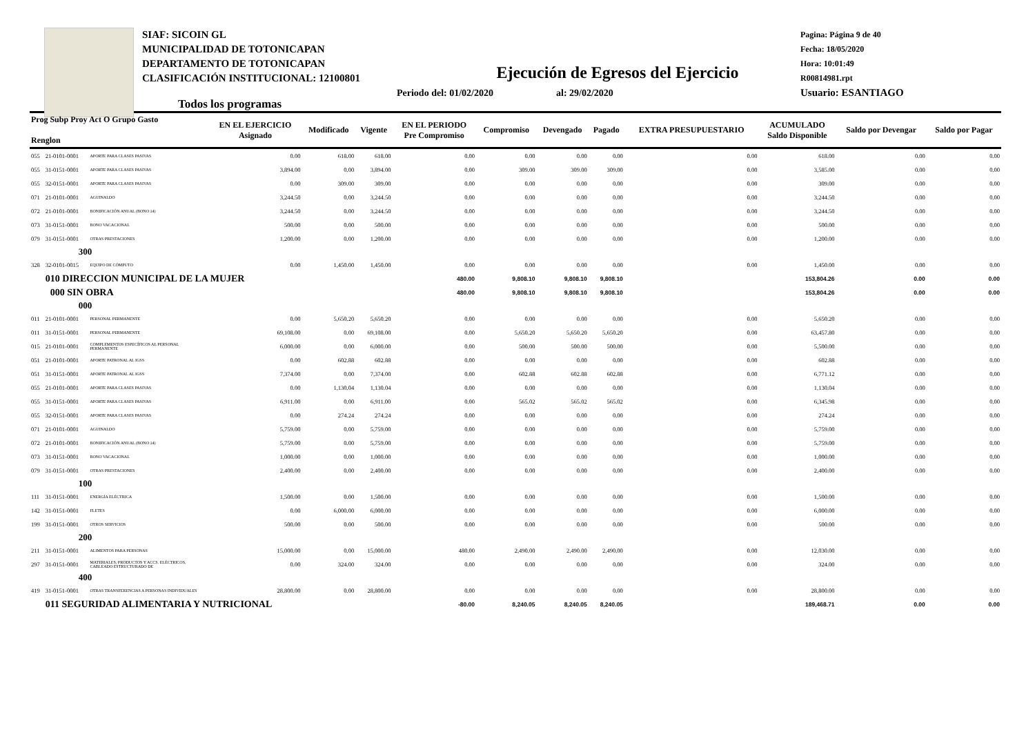SIAF: SICOIN GL
MUNICIPALIDAD DE TOTONICAPAN
DEPARTAMENTO DE TOTONICAPAN
CLASIFICACIÓN INSTITUCIONAL: 12100801
Pagina: Página 9 de 40
Fecha: 18/05/2020
Hora: 10:01:49
R00814981.rpt
Usuario: ESANTIAGO
Ejecución de Egresos del Ejercicio
Periodo del: 01/02/2020 al: 29/02/2020
Todos los programas
| Prog Subp Proy Act O Grupo Gasto Renglon | | | EN EL EJERCICIO Asignado | Modificado | Vigente | EN EL PERIODO Pre Compromiso | Compromiso | Devengado | Pagado | EXTRA PRESUPUESTARIO | ACUMULADO Saldo Disponible | Saldo por Devengar | Saldo por Pagar |
| --- | --- | --- | --- | --- | --- | --- | --- | --- | --- | --- | --- | --- | --- |
| 055 | 21-0101-0001 | APORTE PARA CLASES PASIVAS | 0.00 | 618.00 | 618.00 | 0.00 | 0.00 | 0.00 | 0.00 | 0.00 | 618.00 | 0.00 | 0.00 |
| 055 | 31-0151-0001 | APORTE PARA CLASES PASIVAS | 3,894.00 | 0.00 | 3,894.00 | 0.00 | 309.00 | 309.00 | 309.00 | 0.00 | 3,585.00 | 0.00 | 0.00 |
| 055 | 32-0151-0001 | APORTE PARA CLASES PASIVAS | 0.00 | 309.00 | 309.00 | 0.00 | 0.00 | 0.00 | 0.00 | 0.00 | 309.00 | 0.00 | 0.00 |
| 071 | 21-0101-0001 | AGUINALDO | 3,244.50 | 0.00 | 3,244.50 | 0.00 | 0.00 | 0.00 | 0.00 | 0.00 | 3,244.50 | 0.00 | 0.00 |
| 072 | 21-0101-0001 | BONIFICACIÓN ANUAL (BONO 14) | 3,244.50 | 0.00 | 3,244.50 | 0.00 | 0.00 | 0.00 | 0.00 | 0.00 | 3,244.50 | 0.00 | 0.00 |
| 073 | 31-0151-0001 | BONO VACACIONAL | 500.00 | 0.00 | 500.00 | 0.00 | 0.00 | 0.00 | 0.00 | 0.00 | 500.00 | 0.00 | 0.00 |
| 079 | 31-0151-0001 | OTRAS PRESTACIONES | 1,200.00 | 0.00 | 1,200.00 | 0.00 | 0.00 | 0.00 | 0.00 | 0.00 | 1,200.00 | 0.00 | 0.00 |
| | 300 | | | | | | | | | | | | |
| 328 | 32-0101-0015 | EQUIPO DE CÓMPUTO | 0.00 | 1,450.00 | 1,450.00 | 0.00 | 0.00 | 0.00 | 0.00 | 0.00 | 1,450.00 | 0.00 | 0.00 |
| | 010 DIRECCION MUNICIPAL DE LA MUJER | | | | | 480.00 | 9,808.10 | 9,808.10 | 9,808.10 | | 153,804.26 | 0.00 | 0.00 |
| | 000 SIN OBRA | | | | | 480.00 | 9,808.10 | 9,808.10 | 9,808.10 | | 153,804.26 | 0.00 | 0.00 |
| | 000 | | | | | | | | | | | | |
| 011 | 21-0101-0001 | PERSONAL PERMANENTE | 0.00 | 5,650.20 | 5,650.20 | 0.00 | 0.00 | 0.00 | 0.00 | 0.00 | 5,650.20 | 0.00 | 0.00 |
| 011 | 31-0151-0001 | PERSONAL PERMANENTE | 69,108.00 | 0.00 | 69,108.00 | 0.00 | 5,650.20 | 5,650.20 | 5,650.20 | 0.00 | 63,457.80 | 0.00 | 0.00 |
| 015 | 21-0101-0001 | COMPLEMENTOS ESPECÍFICOS AL PERSONAL PERMANENTE | 6,000.00 | 0.00 | 6,000.00 | 0.00 | 500.00 | 500.00 | 500.00 | 0.00 | 5,500.00 | 0.00 | 0.00 |
| 051 | 21-0101-0001 | APORTE PATRONAL AL IGSS | 0.00 | 602.88 | 602.88 | 0.00 | 0.00 | 0.00 | 0.00 | 0.00 | 602.88 | 0.00 | 0.00 |
| 051 | 31-0151-0001 | APORTE PATRONAL AL IGSS | 7,374.00 | 0.00 | 7,374.00 | 0.00 | 602.88 | 602.88 | 602.88 | 0.00 | 6,771.12 | 0.00 | 0.00 |
| 055 | 21-0101-0001 | APORTE PARA CLASES PASIVAS | 0.00 | 1,130.04 | 1,130.04 | 0.00 | 0.00 | 0.00 | 0.00 | 0.00 | 1,130.04 | 0.00 | 0.00 |
| 055 | 31-0151-0001 | APORTE PARA CLASES PASIVAS | 6,911.00 | 0.00 | 6,911.00 | 0.00 | 565.02 | 565.02 | 565.02 | 0.00 | 6,345.98 | 0.00 | 0.00 |
| 055 | 32-0151-0001 | APORTE PARA CLASES PASIVAS | 0.00 | 274.24 | 274.24 | 0.00 | 0.00 | 0.00 | 0.00 | 0.00 | 274.24 | 0.00 | 0.00 |
| 071 | 21-0101-0001 | AGUINALDO | 5,759.00 | 0.00 | 5,759.00 | 0.00 | 0.00 | 0.00 | 0.00 | 0.00 | 5,759.00 | 0.00 | 0.00 |
| 072 | 21-0101-0001 | BONIFICACIÓN ANUAL (BONO 14) | 5,759.00 | 0.00 | 5,759.00 | 0.00 | 0.00 | 0.00 | 0.00 | 0.00 | 5,759.00 | 0.00 | 0.00 |
| 073 | 31-0151-0001 | BONO VACACIONAL | 1,000.00 | 0.00 | 1,000.00 | 0.00 | 0.00 | 0.00 | 0.00 | 0.00 | 1,000.00 | 0.00 | 0.00 |
| 079 | 31-0151-0001 | OTRAS PRESTACIONES | 2,400.00 | 0.00 | 2,400.00 | 0.00 | 0.00 | 0.00 | 0.00 | 0.00 | 2,400.00 | 0.00 | 0.00 |
| | 100 | | | | | | | | | | | | |
| 111 | 31-0151-0001 | ENERGÍA ELÉCTRICA | 1,500.00 | 0.00 | 1,500.00 | 0.00 | 0.00 | 0.00 | 0.00 | 0.00 | 1,500.00 | 0.00 | 0.00 |
| 142 | 31-0151-0001 | FLETES | 0.00 | 6,000.00 | 6,000.00 | 0.00 | 0.00 | 0.00 | 0.00 | 0.00 | 6,000.00 | 0.00 | 0.00 |
| 199 | 31-0151-0001 | OTROS SERVICIOS | 500.00 | 0.00 | 500.00 | 0.00 | 0.00 | 0.00 | 0.00 | 0.00 | 500.00 | 0.00 | 0.00 |
| | 200 | | | | | | | | | | | | |
| 211 | 31-0151-0001 | ALIMENTOS PARA PERSONAS | 15,000.00 | 0.00 | 15,000.00 | 480.00 | 2,490.00 | 2,490.00 | 2,490.00 | 0.00 | 12,030.00 | 0.00 | 0.00 |
| 297 | 31-0151-0001 | MATERIALES, PRODUCTOS Y ACCS. ELÉCTRICOS, CABLEADO ESTRUCTURADO DE | 0.00 | 324.00 | 324.00 | 0.00 | 0.00 | 0.00 | 0.00 | 0.00 | 324.00 | 0.00 | 0.00 |
| | 400 | | | | | | | | | | | | |
| 419 | 31-0151-0001 | OTRAS TRANSFERENCIAS A PERSONAS INDIVIDUALES | 28,800.00 | 0.00 | 28,800.00 | 0.00 | 0.00 | 0.00 | 0.00 | 0.00 | 28,800.00 | 0.00 | 0.00 |
| | 011 SEGURIDAD ALIMENTARIA Y NUTRICIONAL | | | | | -80.00 | 8,240.05 | 8,240.05 | 8,240.05 | | 189,468.71 | 0.00 | 0.00 |